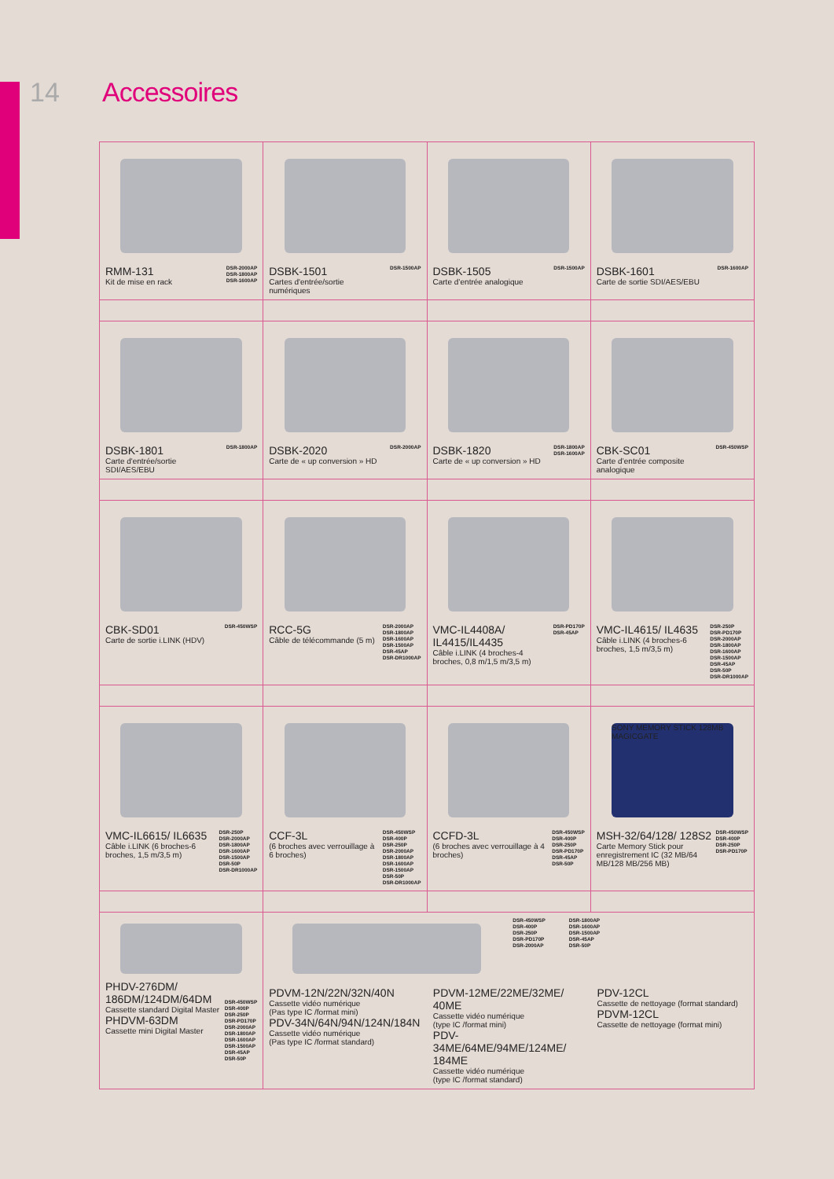14 Accessoires
| RMM-131 Kit de mise en rack DSR-2000AP DSR-1800AP DSR-1600AP | DSBK-1501 Cartes d'entrée/sortie numériques DSR-1500AP | DSBK-1505 Carte d’entrée analogique DSR-1500AP | DSBK-1601 Carte de sortie SDI/AES/EBU DSR-1600AP |
| DSBK-1801 Carte d'entrée/sortie SDI/AES/EBU DSR-1800AP | DSBK-2020 Carte de « up conversion » HD DSR-2000AP | DSBK-1820 Carte de « up conversion » HD DSR-1800AP DSR-1600AP | CBK-SC01 Carte d’entrée composite analogique DSR-450WSP |
| CBK-SD01 Carte de sortie i.LINK (HDV) DSR-450WSP | RCC-5G Câble de télécommande (5 m) DSR-2000AP DSR-1800AP DSR-1600AP DSR-1500AP DSR-45AP DSR-DR1000AP | VMC-IL4408A/ IL4415/IL4435 Câble i.LINK (4 broches-4 broches, 0,8 m/1,5 m/3,5 m) DSR-PD170P DSR-45AP | VMC-IL4615/ IL4635 Câble i.LINK (4 broches-6 broches, 1,5 m/3,5 m) DSR-250P DSR-PD170P DSR-2000AP DSR-1800AP DSR-1600AP DSR-1500AP DSR-45AP DSR-50P DSR-DR1000AP |
| VMC-IL6615/ IL6635 Câble i.LINK (6 broches-6 broches, 1,5 m/3,5 m) DSR-250P DSR-2000AP DSR-1800AP DSR-1600AP DSR-1500AP DSR-50P DSR-DR1000AP | CCF-3L (6 broches avec verrouillage à 6 broches) DSR-450WSP DSR-400P DSR-250P DSR-2000AP DSR-1800AP DSR-1600AP DSR-1500AP DSR-50P DSR-DR1000AP | CCFD-3L (6 broches avec verrouillage à 4 broches) DSR-450WSP DSR-400P DSR-250P DSR-PD170P DSR-45AP DSR-50P | SONY MEMORY STICK 128MB MAGICGATE MSH-32/64/128/ 128S2 Carte Memory Stick pour enregistrement IC (32 MB/64 MB/128 MB/256 MB) DSR-450WSP DSR-400P DSR-250P DSR-PD170P |
| PHDV-276DM/ 186DM/124DM/64DM Cassette standard Digital Master PHDVM-63DM Cassette mini Digital Master DSR-450WSP DSR-400P DSR-250P DSR-PD170P DSR-2000AP DSR-1800AP DSR-1600AP DSR-1500AP DSR-45AP DSR-50P | DSR-450WSP DSR-400P DSR-250P DSR-PD170P DSR-2000AP DSR-1800AP DSR-1600AP DSR-1500AP DSR-45AP DSR-50P PDVM-12N/22N/32N/40N Cassette vidéo numérique (Pas type IC /format mini) PDV-34N/64N/94N/124N/184N Cassette vidéo numérique (Pas type IC /format standard) PDVM-12ME/22ME/32ME/ 40ME Cassette vidéo numérique (type IC /format mini) PDV-34ME/64ME/94ME/124ME/ 184ME Cassette vidéo numérique (type IC /format standard) PDV-12CL Cassette de nettoyage (format standard) PDVM-12CL Cassette de nettoyage (format mini) | | |